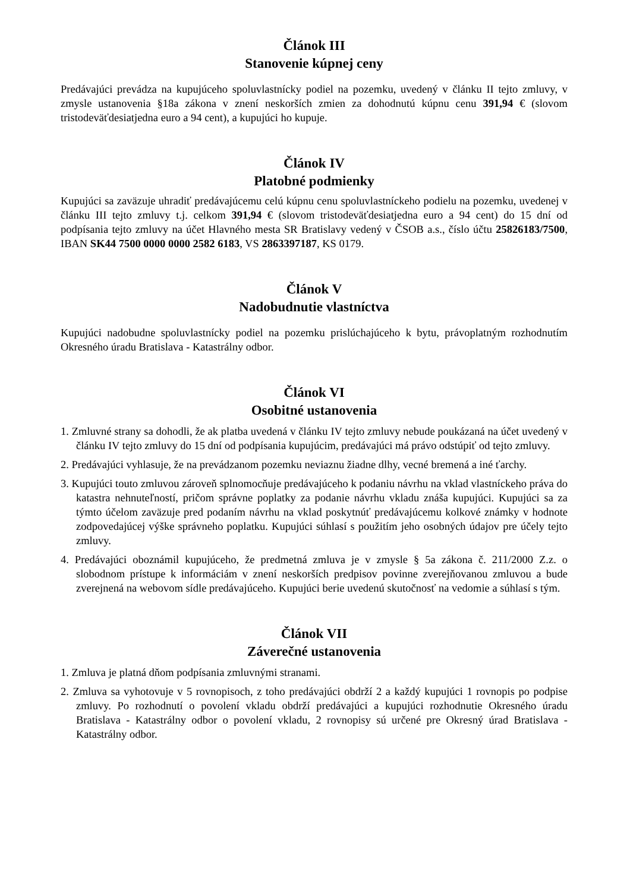Článok III
Stanovenie kúpnej ceny
Predávajúci prevádza na kupujúceho spoluvlastnícky podiel na pozemku, uvedený v článku II tejto zmluvy, v zmysle ustanovenia §18a zákona v znení neskorších zmien za dohodnutú kúpnu cenu 391,94 € (slovom tristodeväťdesiatjedna euro a 94 cent), a kupujúci ho kupuje.
Článok IV
Platobné podmienky
Kupujúci sa zaväzuje uhradiť predávajúcemu celú kúpnu cenu spoluvlastníckeho podielu na pozemku, uvedenej v článku III tejto zmluvy t.j. celkom 391,94 € (slovom tristodeväťdesiatjedna euro a 94 cent) do 15 dní od podpísania tejto zmluvy na účet Hlavného mesta SR Bratislavy vedený v ČSOB a.s., číslo účtu 25826183/7500, IBAN SK44 7500 0000 0000 2582 6183, VS 2863397187, KS 0179.
Článok V
Nadobudnutie vlastníctva
Kupujúci nadobudne spoluvlastnícky podiel na pozemku prislúchajúceho k bytu, právoplatným rozhodnutím Okresného úradu Bratislava - Katastrálny odbor.
Článok VI
Osobitné ustanovenia
1. Zmluvné strany sa dohodli, že ak platba uvedená v článku IV tejto zmluvy nebude poukázaná na účet uvedený v článku IV tejto zmluvy do 15 dní od podpísania kupujúcim, predávajúci má právo odstúpiť od tejto zmluvy.
2. Predávajúci vyhlasuje, že na prevádzanom pozemku neviaznu žiadne dlhy, vecné bremená a iné ťarchy.
3. Kupujúci touto zmluvou zároveň splnomocňuje predávajúceho k podaniu návrhu na vklad vlastníckeho práva do katastra nehnuteľností, pričom správne poplatky za podanie návrhu vkladu znáša kupujúci. Kupujúci sa za týmto účelom zaväzuje pred podaním návrhu na vklad poskytnúť predávajúcemu kolkové známky v hodnote zodpovedajúcej výške správneho poplatku. Kupujúci súhlasí s použitím jeho osobných údajov pre účely tejto zmluvy.
4. Predávajúci oboznámil kupujúceho, že predmetná zmluva je v zmysle § 5a zákona č. 211/2000 Z.z. o slobodnom prístupe k informáciám v znení neskorších predpisov povinne zverejňovanou zmluvou a bude zverejnená na webovom sídle predávajúceho. Kupujúci berie uvedenú skutočnosť na vedomie a súhlasí s tým.
Článok VII
Záverečné ustanovenia
1. Zmluva je platná dňom podpísania zmluvnými stranami.
2. Zmluva sa vyhotovuje v 5 rovnopisoch, z toho predávajúci obdrží 2 a každý kupujúci 1 rovnopis po podpise zmluvy. Po rozhodnutí o povolení vkladu obdrží predávajúci a kupujúci rozhodnutie Okresného úradu Bratislava - Katastrálny odbor o povolení vkladu, 2 rovnopisy sú určené pre Okresný úrad Bratislava - Katastrálny odbor.